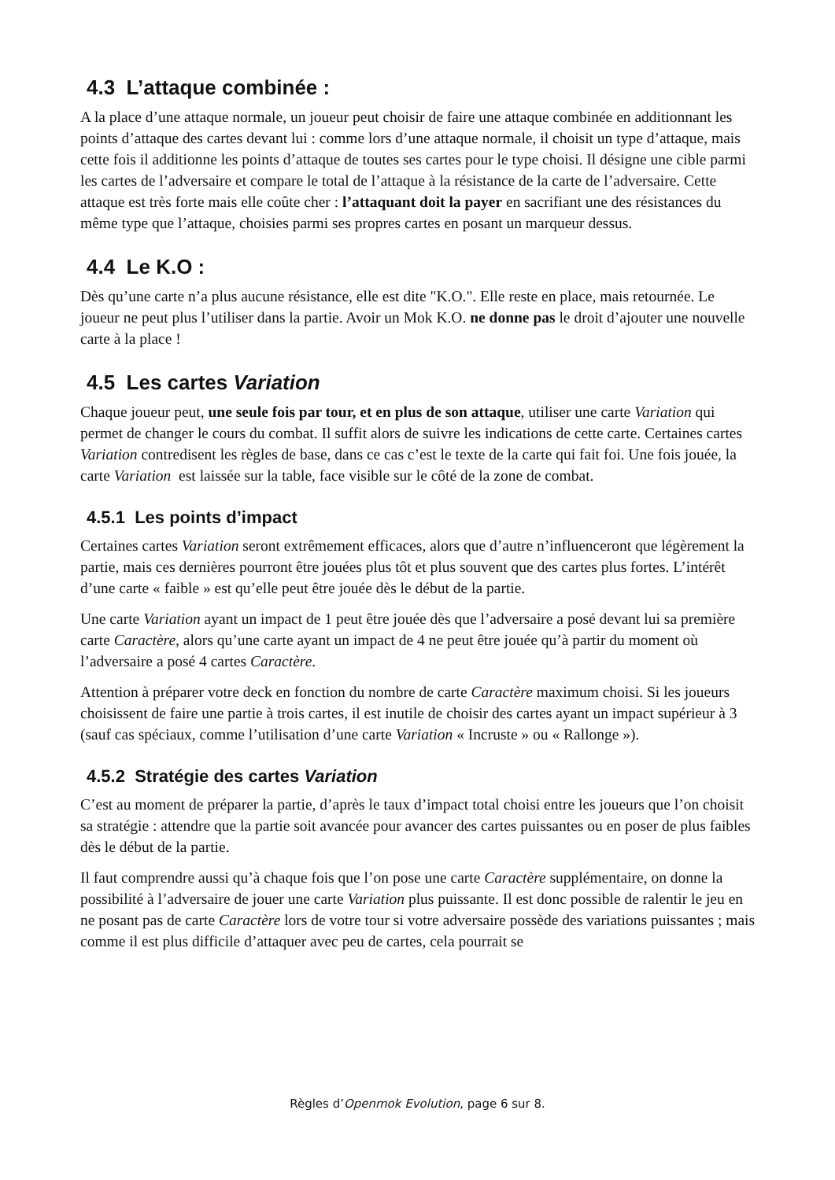4.3 L’attaque combinée :
A la place d’une attaque normale, un joueur peut choisir de faire une attaque combinée en additionnant les points d’attaque des cartes devant lui : comme lors d’une attaque normale, il choisit un type d’attaque, mais cette fois il additionne les points d’attaque de toutes ses cartes pour le type choisi. Il désigne une cible parmi les cartes de l’adversaire et compare le total de l’attaque à la résistance de la carte de l’adversaire. Cette attaque est très forte mais elle coûte cher : l’attaquant doit la payer en sacrifiant une des résistances du même type que l’attaque, choisies parmi ses propres cartes en posant un marqueur dessus.
4.4 Le K.O :
Dès qu’une carte n’a plus aucune résistance, elle est dite "K.O.". Elle reste en place, mais retournée. Le joueur ne peut plus l’utiliser dans la partie. Avoir un Mok K.O. ne donne pas le droit d’ajouter une nouvelle carte à la place !
4.5 Les cartes Variation
Chaque joueur peut, une seule fois par tour, et en plus de son attaque, utiliser une carte Variation qui permet de changer le cours du combat. Il suffit alors de suivre les indications de cette carte. Certaines cartes Variation contredisent les règles de base, dans ce cas c’est le texte de la carte qui fait foi. Une fois jouée, la carte Variation est laissée sur la table, face visible sur le côté de la zone de combat.
4.5.1 Les points d’impact
Certaines cartes Variation seront extrêmement efficaces, alors que d’autre n’influenceront que légèrement la partie, mais ces dernières pourront être jouées plus tôt et plus souvent que des cartes plus fortes. L’intérêt d’une carte « faible » est qu’elle peut être jouée dès le début de la partie.
Une carte Variation ayant un impact de 1 peut être jouée dès que l’adversaire a posé devant lui sa première carte Caractère, alors qu’une carte ayant un impact de 4 ne peut être jouée qu’à partir du moment où l’adversaire a posé 4 cartes Caractère.
Attention à préparer votre deck en fonction du nombre de carte Caractère maximum choisi. Si les joueurs choisissent de faire une partie à trois cartes, il est inutile de choisir des cartes ayant un impact supérieur à 3 (sauf cas spéciaux, comme l’utilisation d’une carte Variation « Incruste » ou « Rallonge »).
4.5.2 Stratégie des cartes Variation
C’est au moment de préparer la partie, d’après le taux d’impact total choisi entre les joueurs que l’on choisit sa stratégie : attendre que la partie soit avancée pour avancer des cartes puissantes ou en poser de plus faibles dès le début de la partie.
Il faut comprendre aussi qu’à chaque fois que l’on pose une carte Caractère supplémentaire, on donne la possibilité à l’adversaire de jouer une carte Variation plus puissante. Il est donc possible de ralentir le jeu en ne posant pas de carte Caractère lors de votre tour si votre adversaire possède des variations puissantes ; mais comme il est plus difficile d’attaquer avec peu de cartes, cela pourrait se
Règles d’Openmok Evolution, page 6 sur 8.